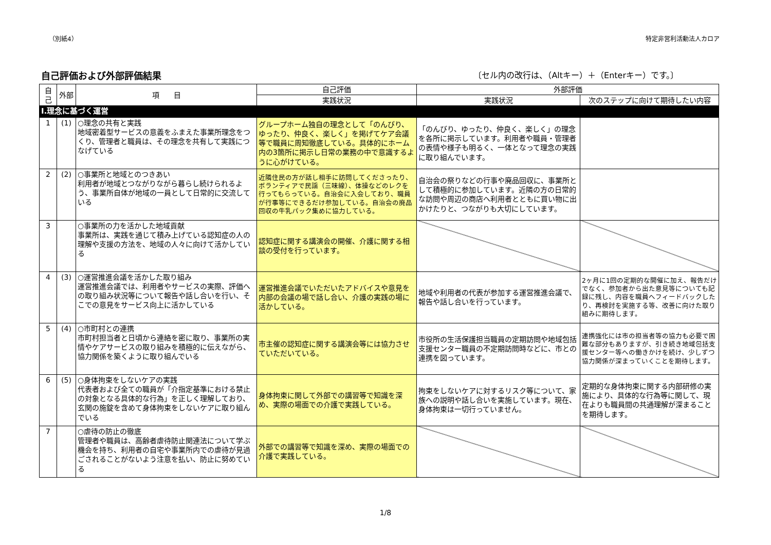（別紙4） 特定非営利活動法人カロア
自己評価および外部評価結果 〔セル内の改行は、（Altキー）＋（Enterキー）です。〕
| 自己 | 外部 | 項 目 | 自己評価 | 外部評価 | |
| --- | --- | --- | --- | --- | --- |
| | | | 実践状況 | 実践状況 | 次のステップに向けて期待したい内容 |
| Ⅰ.理念に基づく運営 | | | | | |
| 1 | (1) | ○理念の共有と実践 地域密着型サービスの意義をふまえた事業所理念をつくり、管理者と職員は、その理念を共有して実践につなげている | グループホーム独自の理念として「のんびり、ゆったり、仲良く、楽しく」を掲げてケア会議等で職員に周知徹底している。具体的にホーム内の3箇所に掲示し日常の業務の中で意識するように心がけている。 | 「のんびり、ゆったり、仲良く、楽しく」の理念を各所に掲示しています。利用者や職員・管理者の表情や様子も明るく、一体となって理念の実践に取り組んでいます。 | |
| 2 | (2) | ○事業所と地域とのつきあい 利用者が地域とつながりながら暮らし続けられるよう、事業所自体が地域の一員として日常的に交流している | 近隣住民の方が話し相手に訪問してくださったり、ボランティアで民謡（三味線）、体操などのレクを行ってもらっている。自治会に入会しており、職員が行事等にできるだけ参加している。自治会の廃品回収の牛乳パック集めに協力している。 | 自治会の祭りなどの行事や廃品回収に、事業所として積極的に参加しています。近隣の方の日常的な訪問や周辺の商店へ利用者とともに買い物に出かけたりと、つながりも大切にしています。 | |
| 3 | | ○事業所の力を活かした地域貢献 事業所は、実践を通じて積み上げている認知症の人の理解や支援の方法を、地域の人々に向けて活かしている | 認知症に関する講演会の開催、介護に関する相談の受付を行っています。 | | |
| 4 | (3) | ○運営推進会議を活かした取り組み 運営推進会議では、利用者やサービスの実際、評価への取り組み状況等について報告や話し合いを行い、そこでの意見をサービス向上に活かしている | 運営推進会議でいただいたアドバイスや意見を内部の会議の場で話し合い、介護の実践の場に活かしている。 | 地域や利用者の代表が参加する運営推進会議で、報告や話し合いを行っています。 | 2ヶ月に1回の定期的な開催に加え、報告だけでなく、参加者から出た意見等についても記録に残し、内容を職員へフィードバックしたり、再検討を実施する等、改善に向けた取り組みに期待します。 |
| 5 | (4) | ○市町村との連携 市町村担当者と日頃から連絡を密に取り、事業所の実情やケアサービスの取り組みを積極的に伝えながら、協力関係を築くように取り組んでいる | 市主催の認知症に関する講演会等には協力させていただいている。 | 市役所の生活保護担当職員の定期訪問や地域包括支援センター職員の不定期訪問時などに、市との連携を図っています。 | 連携強化には市の担当者等の協力も必要で困難な部分もありますが、引き続き地域包括支援センター等への働きかけを続け、少しずつ協力関係が深まっていくことを期待します。 |
| 6 | (5) | ○身体拘束をしないケアの実践 代表者および全ての職員が「介指定基準における禁止の対象となる具体的な行為」を正しく理解しており、玄関の施錠を含めて身体拘束をしないケアに取り組んでいる | 身体拘束に関して外部での講習等で知識を深め、実際の場面での介護で実践している。 | 拘束をしないケアに対するリスク等について、家族への説明や話し合いを実施しています。現在、身体拘束は一切行っていません。 | 定期的な身体拘束に関する内部研修の実施により、具体的な行為等に関して、現在よりも職員間の共通理解が深まることを期待します。 |
| 7 | | ○虐待の防止の徹底 管理者や職員は、高齢者虐待防止関連法について学ぶ機会を持ち、利用者の自宅や事業所内での虐待が見過ごされることがないよう注意を払い、防止に努めている | 外部での講習等で知識を深め、実際の場面での介護で実践している。 | | |
1/8